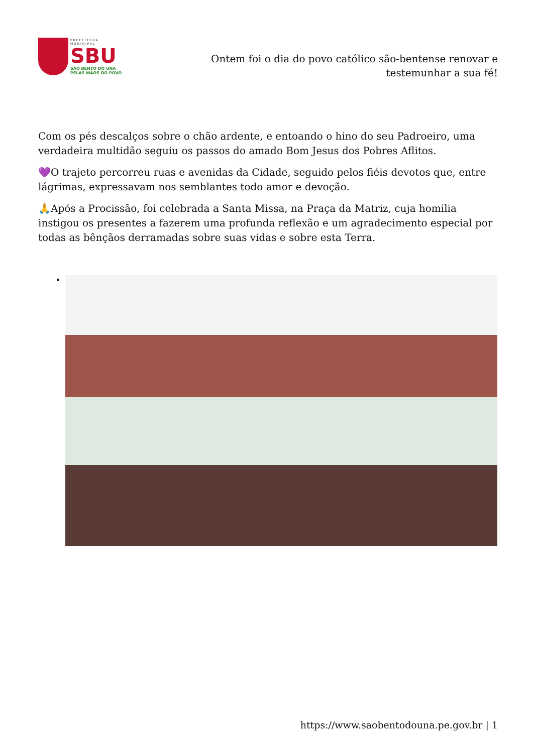PREFEITURA MUNICIPAL
SBU
SÃO BENTO DO UNA
PELAS MÃOS DO POVO
Ontem foi o dia do povo católico são-bentense renovar e testemunhar a sua fé!
Com os pés descalços sobre o chão ardente, e entoando o hino do seu Padroeiro, uma verdadeira multidão seguiu os passos do amado Bom Jesus dos Pobres Aflitos.
💜O trajeto percorreu ruas e avenidas da Cidade, seguido pelos fiéis devotos que, entre lágrimas, expressavam nos semblantes todo amor e devoção.
🙏Após a Procissão, foi celebrada a Santa Missa, na Praça da Matriz, cuja homilia instigou os presentes a fazerem uma profunda reflexão e um agradecimento especial por todas as bênçãos derramadas sobre suas vidas e sobre esta Terra.
https://www.saobentodouna.pe.gov.br | 1